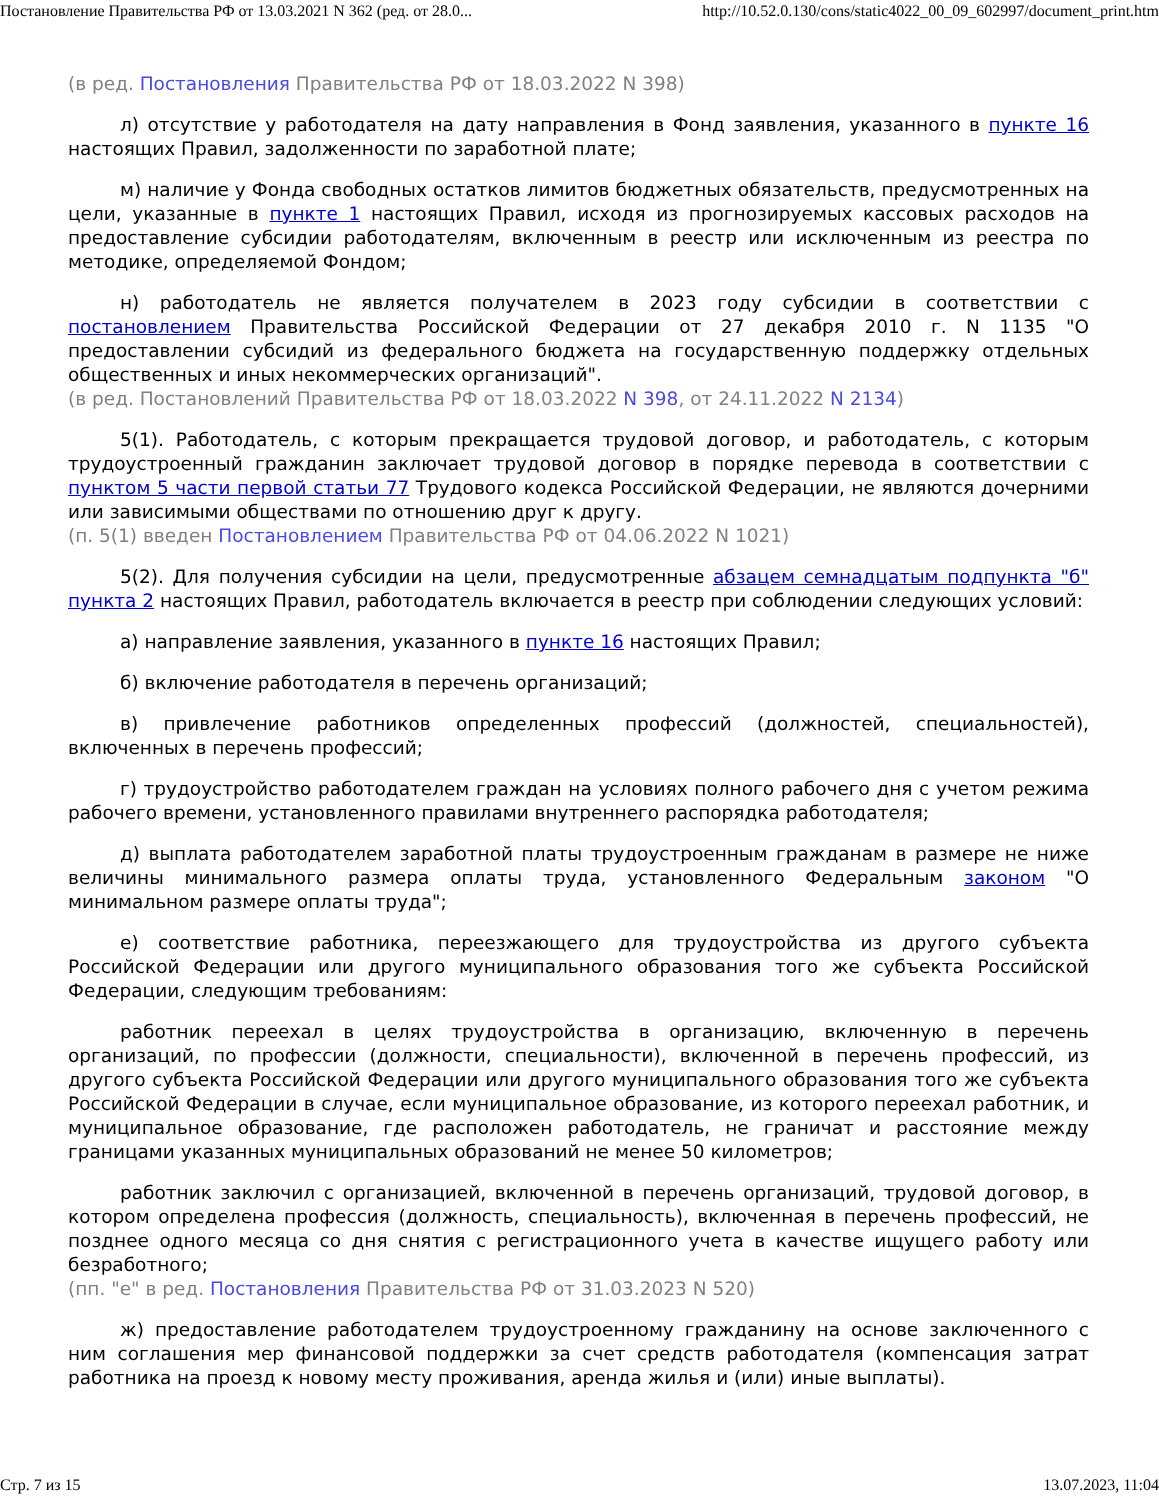Постановление Правительства РФ от 13.03.2021 N 362 (ред. от 28.0... http://10.52.0.130/cons/static4022_00_09_602997/document_print.htm
(в ред. Постановления Правительства РФ от 18.03.2022 N 398)
л) отсутствие у работодателя на дату направления в Фонд заявления, указанного в пункте 16 настоящих Правил, задолженности по заработной плате;
м) наличие у Фонда свободных остатков лимитов бюджетных обязательств, предусмотренных на цели, указанные в пункте 1 настоящих Правил, исходя из прогнозируемых кассовых расходов на предоставление субсидии работодателям, включенным в реестр или исключенным из реестра по методике, определяемой Фондом;
н) работодатель не является получателем в 2023 году субсидии в соответствии с постановлением Правительства Российской Федерации от 27 декабря 2010 г. N 1135 "О предоставлении субсидий из федерального бюджета на государственную поддержку отдельных общественных и иных некоммерческих организаций".
(в ред. Постановлений Правительства РФ от 18.03.2022 N 398, от 24.11.2022 N 2134)
5(1). Работодатель, с которым прекращается трудовой договор, и работодатель, с которым трудоустроенный гражданин заключает трудовой договор в порядке перевода в соответствии с пунктом 5 части первой статьи 77 Трудового кодекса Российской Федерации, не являются дочерними или зависимыми обществами по отношению друг к другу.
(п. 5(1) введен Постановлением Правительства РФ от 04.06.2022 N 1021)
5(2). Для получения субсидии на цели, предусмотренные абзацем семнадцатым подпункта "б" пункта 2 настоящих Правил, работодатель включается в реестр при соблюдении следующих условий:
а) направление заявления, указанного в пункте 16 настоящих Правил;
б) включение работодателя в перечень организаций;
в) привлечение работников определенных профессий (должностей, специальностей), включенных в перечень профессий;
г) трудоустройство работодателем граждан на условиях полного рабочего дня с учетом режима рабочего времени, установленного правилами внутреннего распорядка работодателя;
д) выплата работодателем заработной платы трудоустроенным гражданам в размере не ниже величины минимального размера оплаты труда, установленного Федеральным законом "О минимальном размере оплаты труда";
е) соответствие работника, переезжающего для трудоустройства из другого субъекта Российской Федерации или другого муниципального образования того же субъекта Российской Федерации, следующим требованиям:
работник переехал в целях трудоустройства в организацию, включенную в перечень организаций, по профессии (должности, специальности), включенной в перечень профессий, из другого субъекта Российской Федерации или другого муниципального образования того же субъекта Российской Федерации в случае, если муниципальное образование, из которого переехал работник, и муниципальное образование, где расположен работодатель, не граничат и расстояние между границами указанных муниципальных образований не менее 50 километров;
работник заключил с организацией, включенной в перечень организаций, трудовой договор, в котором определена профессия (должность, специальность), включенная в перечень профессий, не позднее одного месяца со дня снятия с регистрационного учета в качестве ищущего работу или безработного;
(пп. "е" в ред. Постановления Правительства РФ от 31.03.2023 N 520)
ж) предоставление работодателем трудоустроенному гражданину на основе заключенного с ним соглашения мер финансовой поддержки за счет средств работодателя (компенсация затрат работника на проезд к новому месту проживания, аренда жилья и (или) иные выплаты).
Стр. 7 из 15 13.07.2023, 11:04